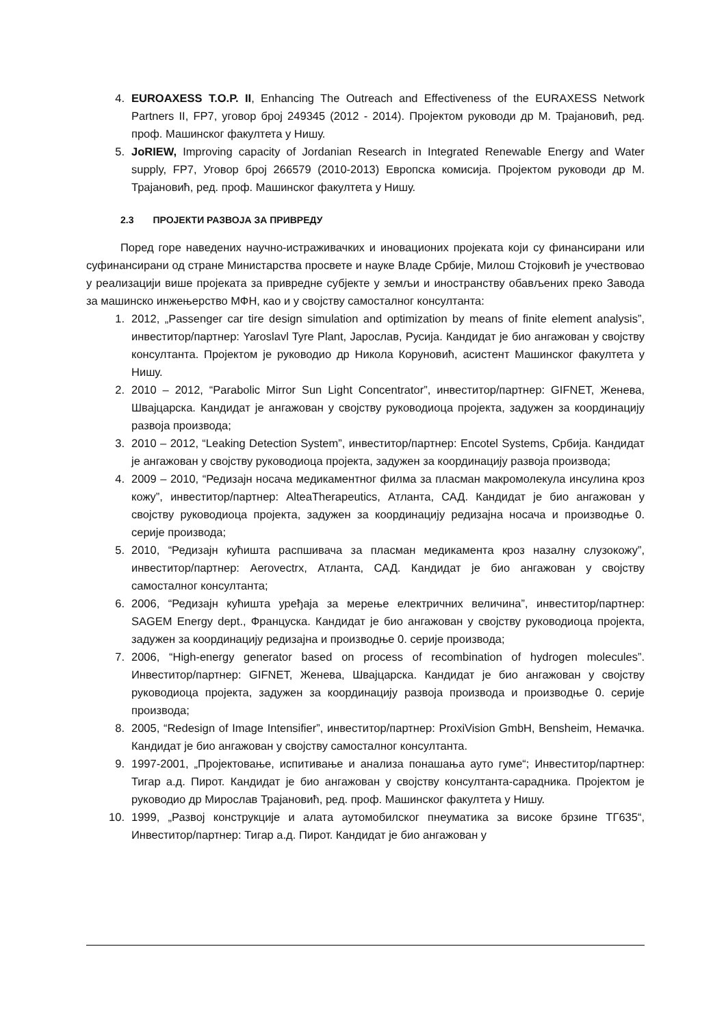4. EUROAXESS T.O.P. II, Enhancing The Outreach and Effectiveness of the EURAXESS Network Partners II, FP7, уговор број 249345 (2012 - 2014). Пројектом руководи др М. Трајановић, ред. проф. Машинског факултета у Нишу.
5. JoRIEW, Improving capacity of Jordanian Research in Integrated Renewable Energy and Water supply, FP7, Уговор број 266579 (2010-2013) Европска комисија. Пројектом руководи др М. Трајановић, ред. проф. Машинског факултета у Нишу.
2.3 ПРОЈЕКТИ РАЗВОЈА ЗА ПРИВРЕДУ
Поред горе наведених научно-истраживачких и иновационих пројеката који су финансирани или суфинансирани од стране Министарства просвете и науке Владе Србије, Милош Стојковић је учествовао у реализацији више пројеката за привредне субјекте у земљи и иностранству обављених преко Завода за машинско инжењерство МФН, као и у својству самосталног консултанта:
1. 2012, „Passenger car tire design simulation and optimization by means of finite element analysis”, инвеститор/партнер: Yaroslavl Tyre Plant, Јарослав, Русија. Кандидат је био ангажован у својству консултанта. Пројектом је руководио др Никола Коруновић, асистент Машинског факултета у Нишу.
2. 2010 – 2012, “Parabolic Mirror Sun Light Concentrator”, инвеститор/партнер: GIFNET, Женева, Швајцарска. Кандидат је ангажован у својству руководиоца пројекта, задужен за координацију развоја производа;
3. 2010 – 2012, “Leaking Detection System”, инвеститор/партнер: Encotel Systems, Србија. Кандидат је ангажован у својству руководиоца пројекта, задужен за координацију развоја производа;
4. 2009 – 2010, “Редизајн носача медикаментног филма за пласман макромолекула инсулина кроз кожу”, инвеститор/партнер: AlteaTherapeutics, Атланта, САД. Кандидат је био ангажован у својству руководиоца пројекта, задужен за координацију редизајна носача и производње 0. серије производа;
5. 2010, “Редизајн кућишта распшивача за пласман медикамента кроз назалну слузокожу”, инвеститор/партнер: Aerovectrx, Атланта, САД. Кандидат је био ангажован у својству самосталног консултанта;
6. 2006, “Редизајн кућишта уређаја за мерење електричних величина”, инвеститор/партнер: SAGEM Energy dept., Француска. Кандидат је био ангажован у својству руководиоца пројекта, задужен за координацију редизајна и производње 0. серије производа;
7. 2006, “High-energy generator based on process of recombination of hydrogen molecules”. Инвеститор/партнер: GIFNET, Женева, Швајцарска. Кандидат је био ангажован у својству руководиоца пројекта, задужен за координацију развоја производа и производње 0. серије производа;
8. 2005, “Redesign of Image Intensifier”, инвеститор/партнер: ProxiVision GmbH, Bensheim, Немачка. Кандидат је био ангажован у својству самосталног консултанта.
9. 1997-2001, „Пројектовање, испитивање и анализа понашања ауто гуме“; Инвеститор/партнер: Тигар а.д. Пирот. Кандидат је био ангажован у својству консултанта-сарадника. Пројектом је руководио др Мирослав Трајановић, ред. проф. Машинског факултета у Нишу.
10. 1999, „Развој конструкције и алата аутомобилског пнеуматика за високе брзине ТГ635“, Инвеститор/партнер: Тигар а.д. Пирот. Кандидат је био ангажован у